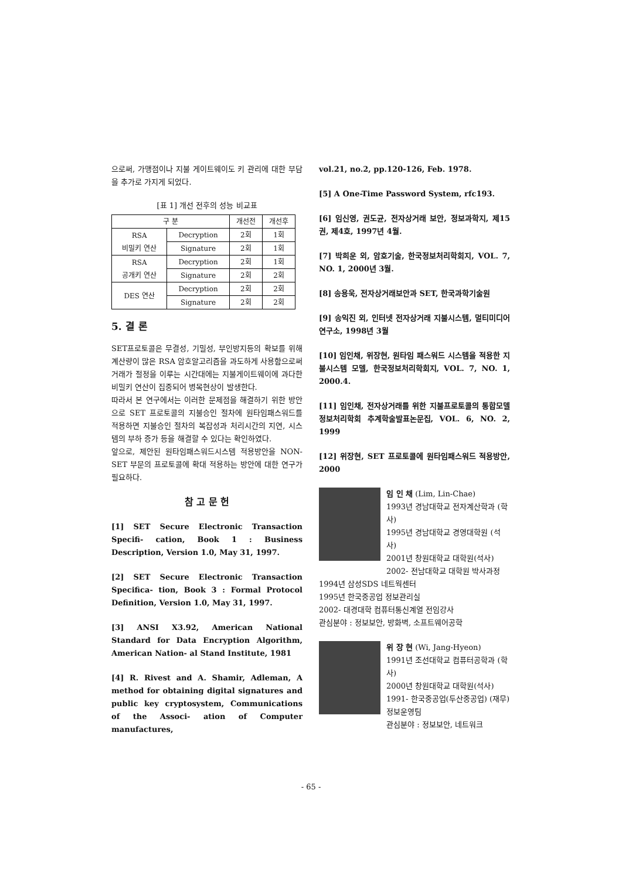으로써, 가맹점이나 지불 게이트웨이도 키 관리에 대한 부담을 추가로 가지게 되었다.
[표 1] 개선 전후의 성능 비교표
| 구 분 | | 개선전 | 개선후 |
| --- | --- | --- | --- |
| RSA 비밀키 연산 | Decryption | 2회 | 1회 |
| | Signature | 2회 | 1회 |
| RSA 공개키 연산 | Decryption | 2회 | 1회 |
| | Signature | 2회 | 2회 |
| DES 연산 | Decryption | 2회 | 2회 |
| | Signature | 2회 | 2회 |
5. 결 론
SET프로토콜은 무결성, 기밀성, 부인방지등의 확보를 위해 계산량이 많은 RSA 암호알고리즘을 과도하게 사용함으로써 거래가 절정을 이루는 시간대에는 지불게이트웨이에 과다한 비밀키 연산이 집중되어 병목현상이 발생한다.
따라서 본 연구에서는 이러한 문제점을 해결하기 위한 방안으로 SET 프로토콜의 지불승인 절차에 원타임패스워드를 적용하면 지불승인 절차의 복잡성과 처리시간의 지연, 시스템의 부하 증가 등을 해결할 수 있다는 확인하였다.
앞으로, 제안된 원타임패스워드시스템 적용방안을 NON-SET 부문의 프로토콜에 확대 적용하는 방안에 대한 연구가 필요하다.
참 고 문 헌
[1] SET Secure Electronic Transaction Specifi- cation, Book 1 : Business Description, Version 1.0, May 31, 1997.
[2] SET Secure Electronic Transaction Specifica- tion, Book 3 : Formal Protocol Definition, Version 1.0, May 31, 1997.
[3] ANSI X3.92, American National Standard for Data Encryption Algorithm, American Nation- al Stand Institute, 1981
[4] R. Rivest and A. Shamir, Adleman, A method for obtaining digital signatures and public key cryptosystem, Communications of the Associ- ation of Computer manufactures,
vol.21, no.2, pp.120-126, Feb. 1978.
[5] A One-Time Password System, rfc193.
[6] 임신영, 권도균, 전자상거래 보안, 정보과학지, 제15권, 제4호, 1997년 4월.
[7] 박희운 외, 암호기술, 한국정보처리학회지, VOL. 7, NO. 1, 2000년 3월.
[8] 송용욱, 전자상거래보안과 SET, 한국과학기술원
[9] 송익진 외, 인터넷 전자상거래 지불시스템, 멀티미디어 연구소, 1998년 3월
[10] 임인채, 위장현, 원타임 패스워드 시스템을 적용한 지불시스템 모델, 한국정보처리학회지, VOL. 7, NO. 1, 2000.4.
[11] 임인채, 전자상거래를 위한 지불프로토콜의 통합모델정보처리학회 추계학술발표논문집, VOL. 6, NO. 2, 1999
[12] 위장현, SET 프로토콜에 원타임패스워드 적용방안, 2000
임 인 채 (Lim, Lin-Chae)
1993년 경남대학교 전자계산학과 (학사)
1995년 경남대학교 경영대학원 (석사)
2001년 창원대학교 대학원(석사)
2002- 전남대학교 대학원 박사과정
1994년 삼성SDS 네트웍센터
1995년 한국중공업 정보관리실
2002- 대경대학 컴퓨터통신계열 전임강사
관심분야 : 정보보안, 방화벽, 소프트웨어공학
위 장 현 (Wi, Jang-Hyeon)
1991년 조선대학교 컴퓨터공학과 (학사)
2000년 창원대학교 대학원(석사)
1991- 한국중공업(두산중공업) (재무)정보운영팀
관심분야 : 정보보안, 네트워크
- 65 -